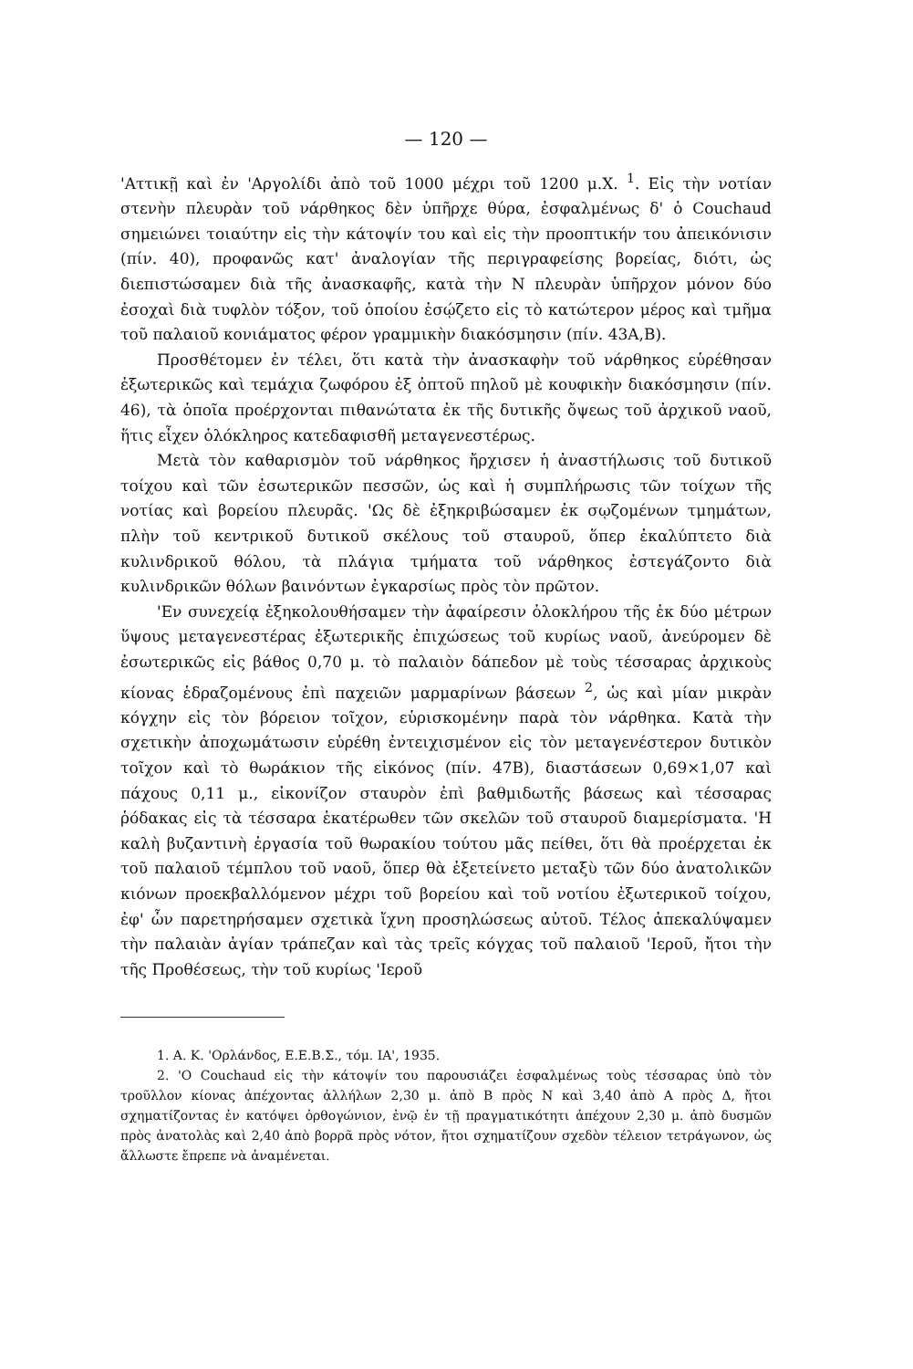— 120 —
'Αττικῇ καὶ ἐν 'Αργολίδι ἀπὸ τοῦ 1000 μέχρι τοῦ 1200 μ.Χ. <sup>1</sup>. Εἰς τὴν νοτίαν στενὴν πλευρὰν τοῦ νάρθηκος δὲν ὑπῆρχε θύρα, ἐσφαλμένως δ' ὁ Couchaud σημειώνει τοιαύτην εἰς τὴν κάτοψίν του καὶ εἰς τὴν προοπτικήν του ἀπεικόνισιν (πίν. 40), προφανῶς κατ' ἀναλογίαν τῆς περιγραφείσης βορείας, διότι, ὡς διεπιστώσαμεν διὰ τῆς ἀνασκαφῆς, κατὰ τὴν Ν πλευρὰν ὑπῆρχον μόνον δύο ἐσοχαὶ διὰ τυφλὸν τόξον, τοῦ ὁποίου ἐσῴζετο εἰς τὸ κατώτερον μέρος καὶ τμῆμα τοῦ παλαιοῦ κονιάματος φέρον γραμμικὴν διακόσμησιν (πίν. 43Α,Β).
Προσθέτομεν ἐν τέλει, ὅτι κατὰ τὴν ἀνασκαφὴν τοῦ νάρθηκος εὑρέθησαν ἐξωτερικῶς καὶ τεμάχια ζωφόρου ἐξ ὀπτοῦ πηλοῦ μὲ κουφικὴν διακόσμησιν (πίν. 46), τὰ ὁποῖα προέρχονται πιθανώτατα ἐκ τῆς δυτικῆς ὄψεως τοῦ ἀρχικοῦ ναοῦ, ἥτις εἶχεν ὁλόκληρος κατεδαφισθῆ μεταγενεστέρως.
Μετὰ τὸν καθαρισμὸν τοῦ νάρθηκος ἤρχισεν ἡ ἀναστήλωσις τοῦ δυτικοῦ τοίχου καὶ τῶν ἐσωτερικῶν πεσσῶν, ὡς καὶ ἡ συμπλήρωσις τῶν τοίχων τῆς νοτίας καὶ βορείου πλευρᾶς. 'Ως δὲ ἐξηκριβώσαμεν ἐκ σῳζομένων τμημάτων, πλὴν τοῦ κεντρικοῦ δυτικοῦ σκέλους τοῦ σταυροῦ, ὅπερ ἐκαλύπτετο διὰ κυλινδρικοῦ θόλου, τὰ πλάγια τμήματα τοῦ νάρθηκος ἐστεγάζοντο διὰ κυλινδρικῶν θόλων βαινόντων ἐγκαρσίως πρὸς τὸν πρῶτον.
'Εν συνεχείᾳ ἐξηκολουθήσαμεν τὴν ἀφαίρεσιν ὁλοκλήρου τῆς ἐκ δύο μέτρων ὕψους μεταγενεστέρας ἐξωτερικῆς ἐπιχώσεως τοῦ κυρίως ναοῦ, ἀνεύρομεν δὲ ἐσωτερικῶς εἰς βάθος 0,70 μ. τὸ παλαιὸν δάπεδον μὲ τοὺς τέσσαρας ἀρχικοὺς κίονας ἑδραζομένους ἐπὶ παχειῶν μαρμαρίνων βάσεων <sup>2</sup>, ὡς καὶ μίαν μικρὰν κόγχην εἰς τὸν βόρειον τοῖχον, εὑρισκομένην παρὰ τὸν νάρθηκα. Κατὰ τὴν σχετικὴν ἀποχωμάτωσιν εὑρέθη ἐντειχισμένον εἰς τὸν μεταγενέστερον δυτικὸν τοῖχον καὶ τὸ θωράκιον τῆς εἰκόνος (πίν. 47Β), διαστάσεων 0,69×1,07 καὶ πάχους 0,11 μ., εἰκονίζον σταυρὸν ἐπὶ βαθμιδωτῆς βάσεως καὶ τέσσαρας ῥόδακας εἰς τὰ τέσσαρα ἑκατέρωθεν τῶν σκελῶν τοῦ σταυροῦ διαμερίσματα. 'Η καλὴ βυζαντινὴ ἐργασία τοῦ θωρακίου τούτου μᾶς πείθει, ὅτι θὰ προέρχεται ἐκ τοῦ παλαιοῦ τέμπλου τοῦ ναοῦ, ὅπερ θὰ ἐξετείνετο μεταξὺ τῶν δύο ἀνατολικῶν κιόνων προεκβαλλόμενον μέχρι τοῦ βορείου καὶ τοῦ νοτίου ἐξωτερικοῦ τοίχου, ἐφ' ὧν παρετηρήσαμεν σχετικὰ ἴχνη προσηλώσεως αὐτοῦ. Τέλος ἀπεκαλύψαμεν τὴν παλαιὰν ἁγίαν τράπεζαν καὶ τὰς τρεῖς κόγχας τοῦ παλαιοῦ 'Ιεροῦ, ἤτοι τὴν τῆς Προθέσεως, τὴν τοῦ κυρίως 'Ιεροῦ
1. Α. Κ. 'Ορλάνδος, Ε.Ε.Β.Σ., τόμ. ΙΑ', 1935.
2. 'Ο Couchaud εἰς τὴν κάτοψίν του παρουσιάζει ἐσφαλμένως τοὺς τέσσαρας ὑπὸ τὸν τροῦλλον κίονας ἀπέχοντας ἀλλήλων 2,30 μ. ἀπὸ Β πρὸς Ν καὶ 3,40 ἀπὸ Α πρὸς Δ, ἤτοι σχηματίζοντας ἐν κατόψει ὀρθογώνιον, ἐνῷ ἐν τῇ πραγματικότητι ἀπέχουν 2,30 μ. ἀπὸ δυσμῶν πρὸς ἀνατολὰς καὶ 2,40 ἀπὸ βορρᾶ πρὸς νότον, ἤτοι σχηματίζουν σχεδὸν τέλειον τετράγωνον, ὡς ἄλλωστε ἔπρεπε νὰ ἀναμένεται.